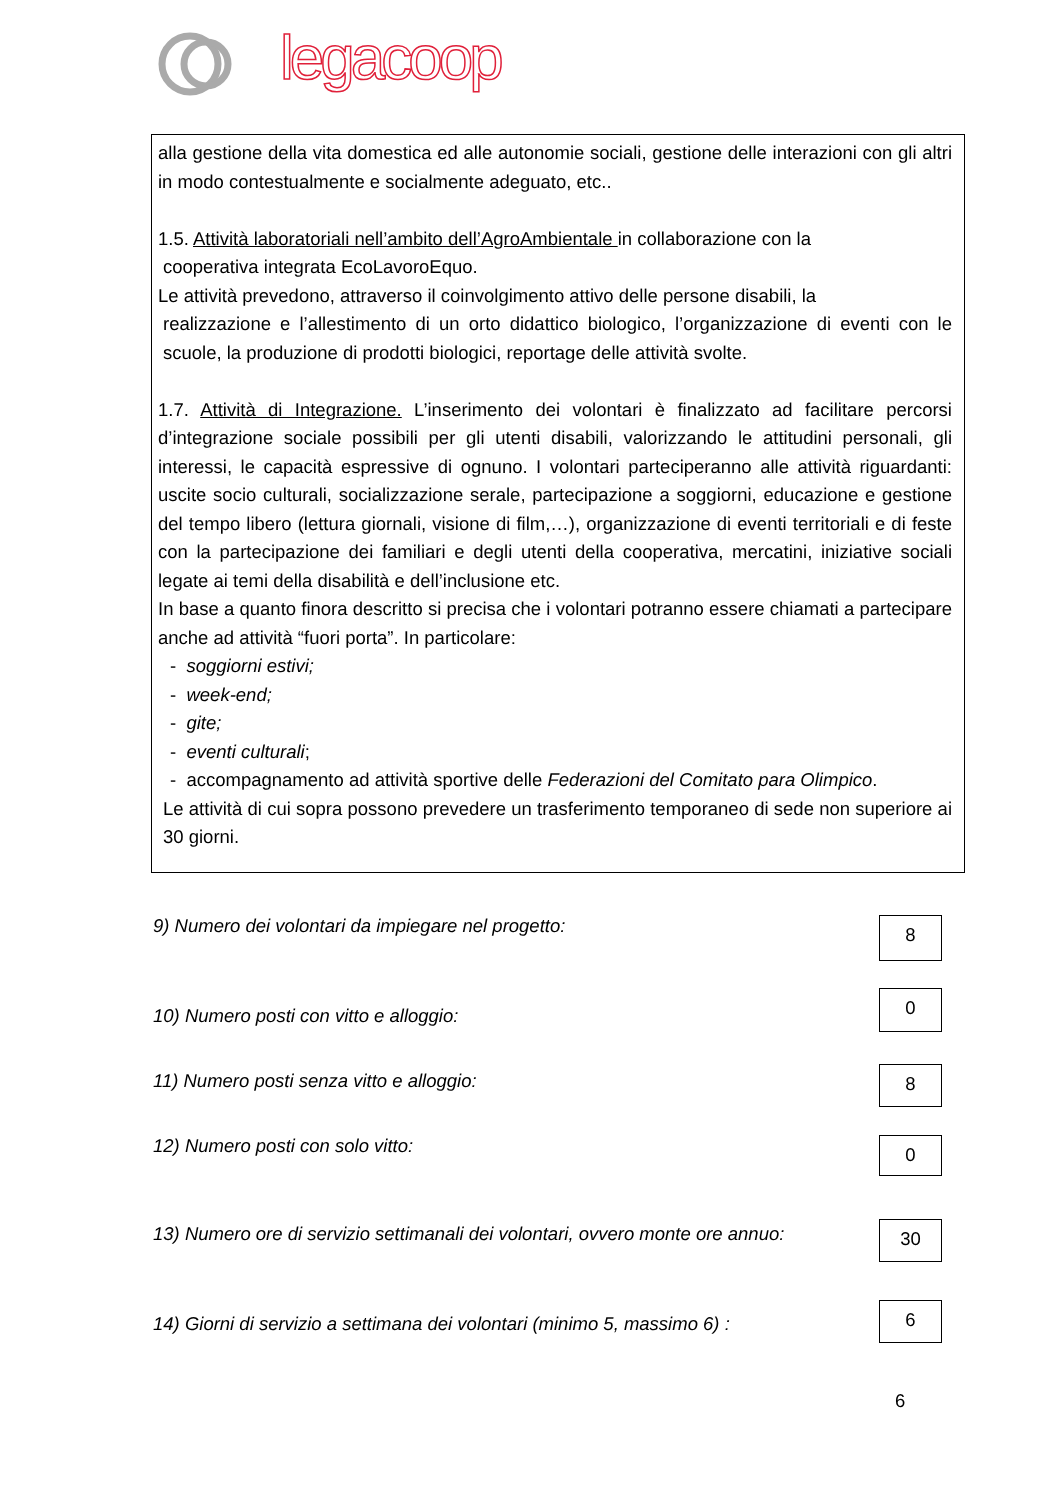legacoop
alla gestione della vita domestica ed alle autonomie sociali, gestione delle interazioni con gli altri in modo contestualmente e socialmente adeguato, etc..
1.5. Attività laboratoriali nell’ambito dell’AgroAmbientale in collaborazione con la
cooperativa integrata EcoLavoroEquo.
Le attività prevedono, attraverso il coinvolgimento attivo delle persone disabili, la
realizzazione e l’allestimento di un orto didattico biologico, l’organizzazione di eventi con le scuole, la produzione di prodotti biologici, reportage delle attività svolte.
1.7. Attività di Integrazione. L’inserimento dei volontari è finalizzato ad facilitare percorsi d’integrazione sociale possibili per gli utenti disabili, valorizzando le attitudini personali, gli interessi, le capacità espressive di ognuno. I volontari parteciperanno alle attività riguardanti: uscite socio culturali, socializzazione serale, partecipazione a soggiorni, educazione e gestione del tempo libero (lettura giornali, visione di film,…), organizzazione di eventi territoriali e di feste con la partecipazione dei familiari e degli utenti della cooperativa, mercatini, iniziative sociali legate ai temi della disabilità e dell’inclusione etc.
In base a quanto finora descritto si precisa che i volontari potranno essere chiamati a partecipare anche ad attività “fuori porta”. In particolare:
- soggiorni estivi;
- week-end;
- gite;
- eventi culturali;
- accompagnamento ad attività sportive delle Federazioni del Comitato para Olimpico.
Le attività di cui sopra possono prevedere un trasferimento temporaneo di sede non superiore ai 30 giorni.
9) Numero dei volontari da impiegare nel progetto:
8
10) Numero posti con vitto e alloggio:
0
11) Numero posti senza vitto e alloggio:
8
12) Numero posti con solo vitto:
0
13) Numero ore di servizio settimanali dei volontari, ovvero monte ore annuo:
30
14) Giorni di servizio a settimana dei volontari (minimo 5, massimo 6) :
6
6